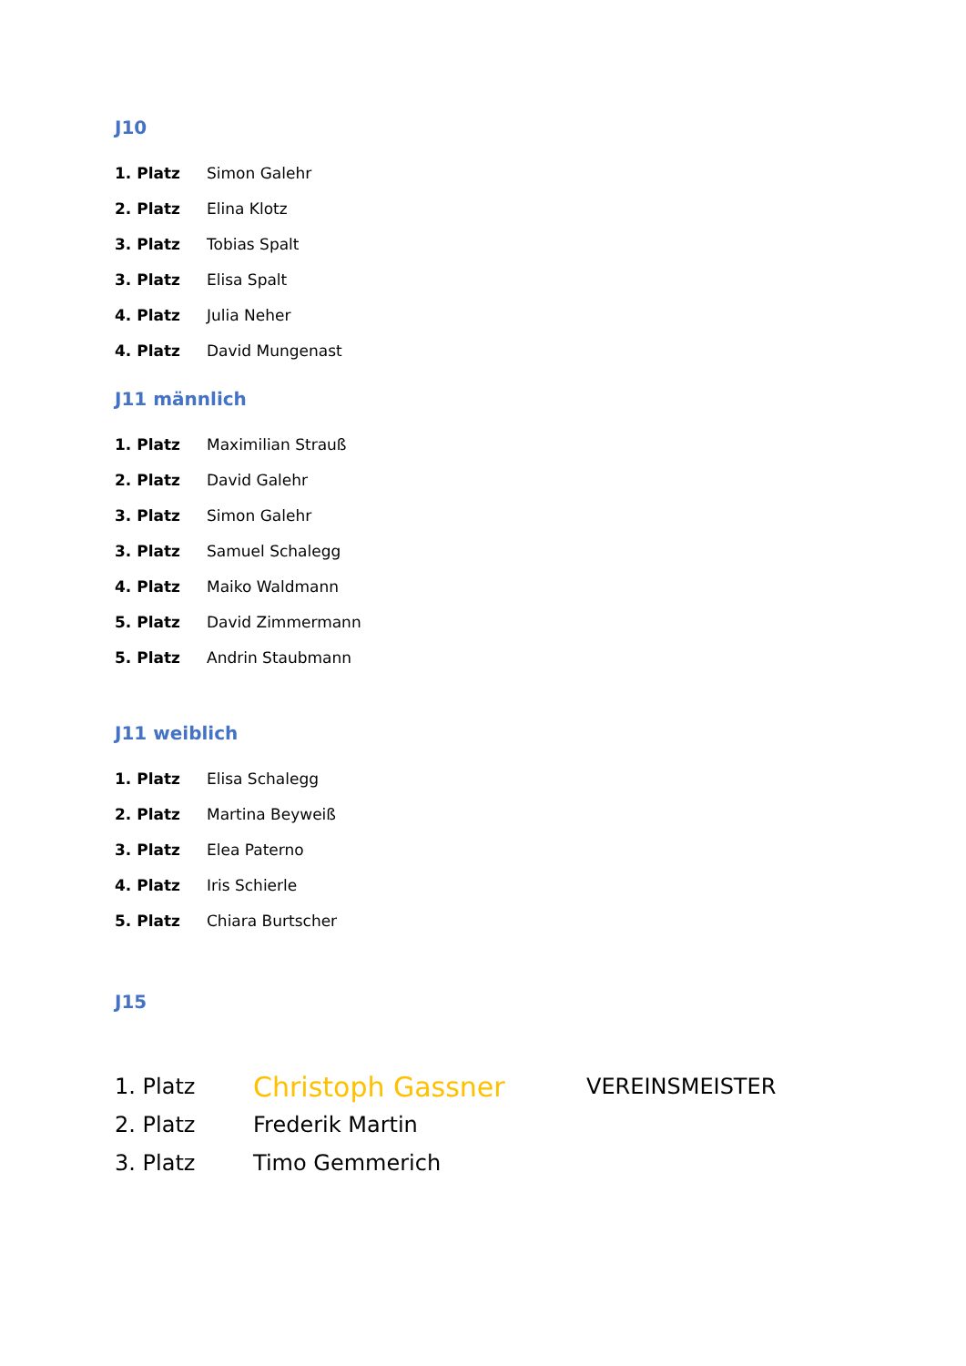J10
1. Platz Simon Galehr
2. Platz Elina Klotz
3. Platz Tobias Spalt
3. Platz Elisa Spalt
4. Platz Julia Neher
4. Platz David Mungenast
J11 männlich
1. Platz Maximilian Strauß
2. Platz David Galehr
3. Platz Simon Galehr
3. Platz Samuel Schalegg
4. Platz Maiko Waldmann
5. Platz David Zimmermann
5. Platz Andrin Staubmann
J11 weiblich
1. Platz Elisa Schalegg
2. Platz Martina Beyweiß
3. Platz Elea Paterno
4. Platz Iris Schierle
5. Platz Chiara Burtscher
J15
1. Platz Christoph Gassner VEREINSMEISTER
2. Platz Frederik Martin
3. Platz Timo Gemmerich